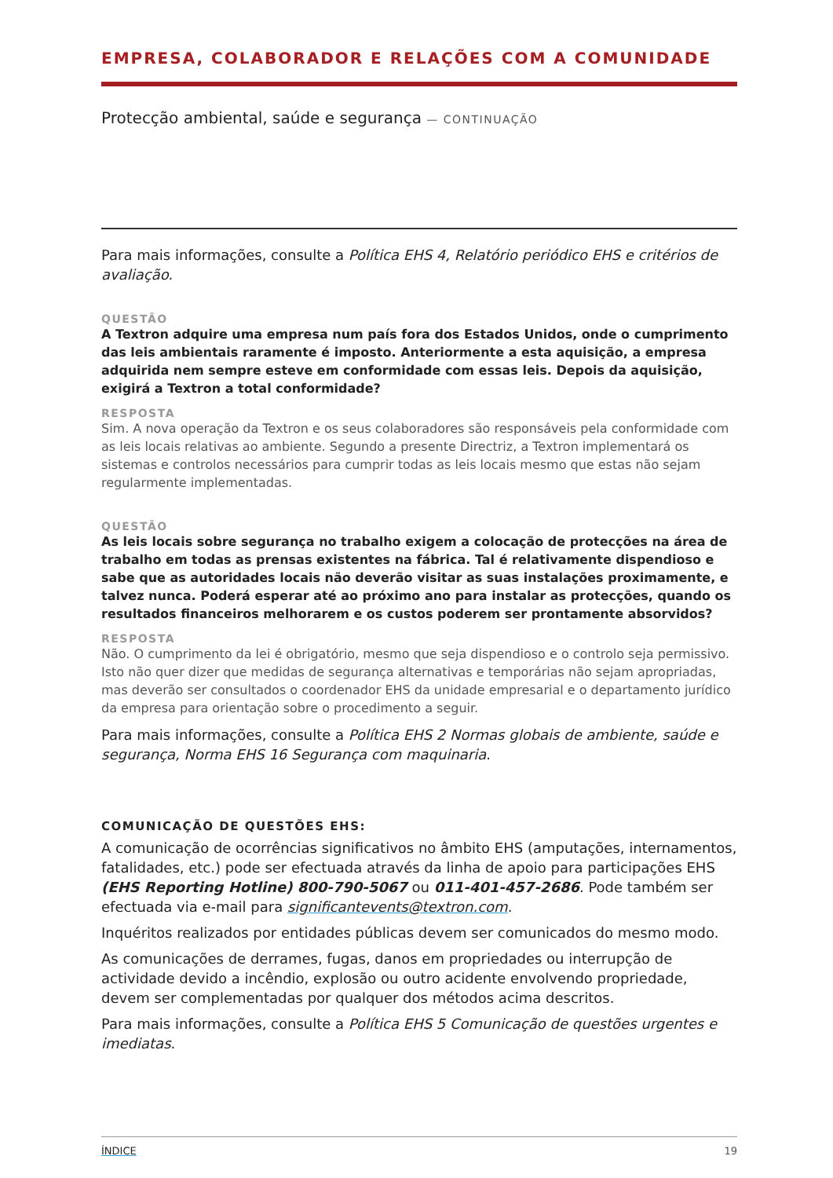EMPRESA, COLABORADOR E RELAÇÕES COM A COMUNIDADE
Protecção ambiental, saúde e segurança — CONTINUAÇÃO
Para mais informações, consulte a Política EHS 4, Relatório periódico EHS e critérios de avaliação.
QUESTÃO
A Textron adquire uma empresa num país fora dos Estados Unidos, onde o cumprimento das leis ambientais raramente é imposto. Anteriormente a esta aquisição, a empresa adquirida nem sempre esteve em conformidade com essas leis. Depois da aquisição, exigirá a Textron a total conformidade?
RESPOSTA
Sim. A nova operação da Textron e os seus colaboradores são responsáveis pela conformidade com as leis locais relativas ao ambiente. Segundo a presente Directriz, a Textron implementará os sistemas e controlos necessários para cumprir todas as leis locais mesmo que estas não sejam regularmente implementadas.
QUESTÃO
As leis locais sobre segurança no trabalho exigem a colocação de protecções na área de trabalho em todas as prensas existentes na fábrica. Tal é relativamente dispendioso e sabe que as autoridades locais não deverão visitar as suas instalações proximamente, e talvez nunca. Poderá esperar até ao próximo ano para instalar as protecções, quando os resultados financeiros melhorarem e os custos poderem ser prontamente absorvidos?
RESPOSTA
Não. O cumprimento da lei é obrigatório, mesmo que seja dispendioso e o controlo seja permissivo. Isto não quer dizer que medidas de segurança alternativas e temporárias não sejam apropriadas, mas deverão ser consultados o coordenador EHS da unidade empresarial e o departamento jurídico da empresa para orientação sobre o procedimento a seguir.
Para mais informações, consulte a Política EHS 2 Normas globais de ambiente, saúde e segurança, Norma EHS 16 Segurança com maquinaria.
COMUNICAÇÃO DE QUESTÕES EHS:
A comunicação de ocorrências significativos no âmbito EHS (amputações, internamentos, fatalidades, etc.) pode ser efectuada através da linha de apoio para participações EHS (EHS Reporting Hotline) 800-790-5067 ou 011-401-457-2686. Pode também ser efectuada via e-mail para significantevents@textron.com.
Inquéritos realizados por entidades públicas devem ser comunicados do mesmo modo.
As comunicações de derrames, fugas, danos em propriedades ou interrupção de actividade devido a incêndio, explosão ou outro acidente envolvendo propriedade, devem ser complementadas por qualquer dos métodos acima descritos.
Para mais informações, consulte a Política EHS 5 Comunicação de questões urgentes e imediatas.
ÍNDICE 19